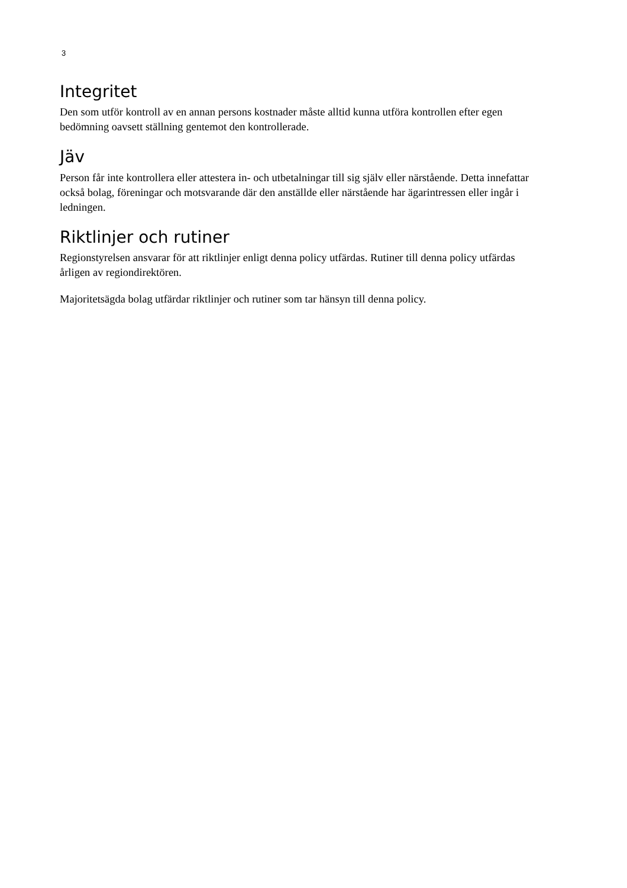3
Integritet
Den som utför kontroll av en annan persons kostnader måste alltid kunna utföra kontrollen efter egen bedömning oavsett ställning gentemot den kontrollerade.
Jäv
Person får inte kontrollera eller attestera in- och utbetalningar till sig själv eller närstående. Detta innefattar också bolag, föreningar och motsvarande där den anställde eller närstående har ägarintressen eller ingår i ledningen.
Riktlinjer och rutiner
Regionstyrelsen ansvarar för att riktlinjer enligt denna policy utfärdas. Rutiner till denna policy utfärdas årligen av regiondirektören.
Majoritetsägda bolag utfärdar riktlinjer och rutiner som tar hänsyn till denna policy.